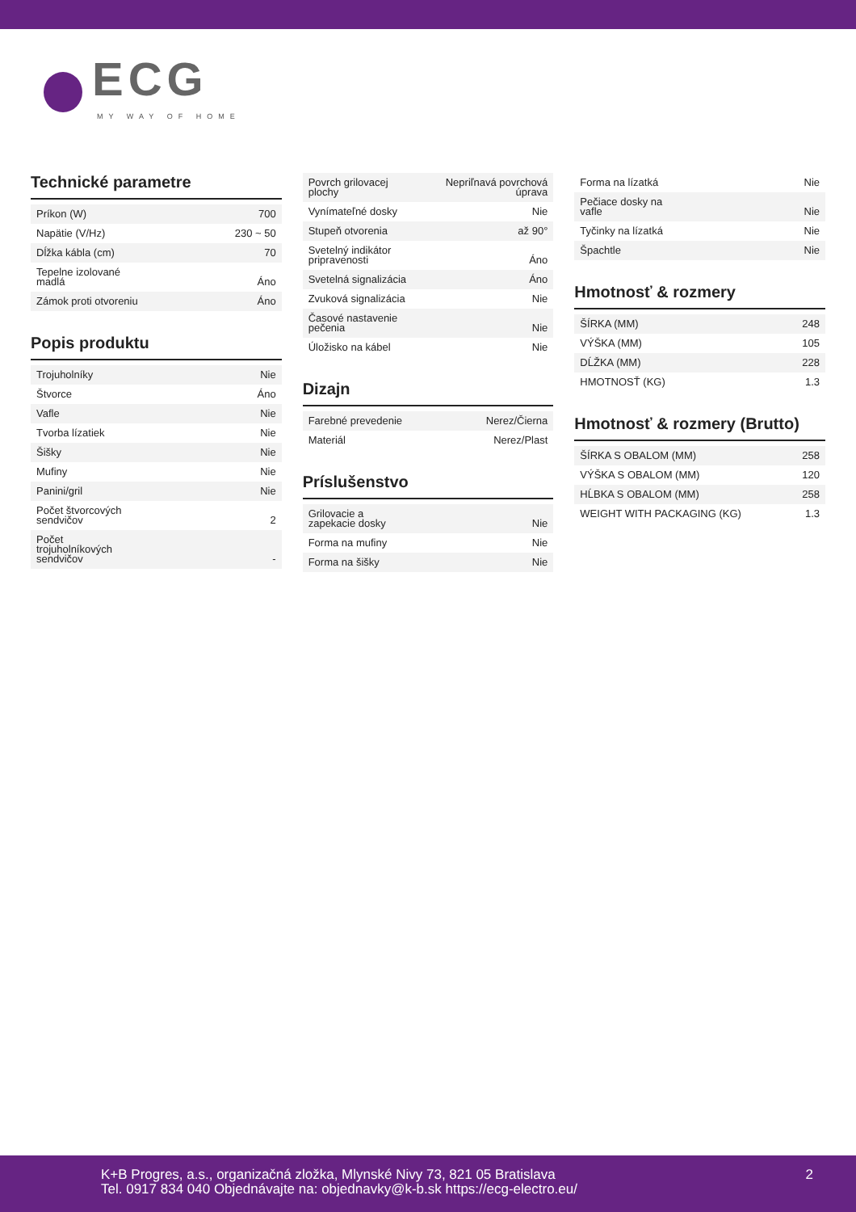ECG
MY WAY OF HOME
Technické parametre
| Príkon (W) | 700 |
| Napätie (V/Hz) | 230 ~ 50 |
| Dĺžka kábla (cm) | 70 |
| Tepelne izolované madlá | Áno |
| Zámok proti otvoreniu | Áno |
Popis produktu
| Trojuholníky | Nie |
| Štvorce | Áno |
| Vafle | Nie |
| Tvorba lízatiek | Nie |
| Šišky | Nie |
| Mufiny | Nie |
| Panini/gril | Nie |
| Počet štvorcových sendvičov | 2 |
| Počet trojuholníkových sendvičov | - |
| Povrch grilovacej plochy | Nepriľnavá povrchová úprava |
| Vynímateľné dosky | Nie |
| Stupeň otvorenia | až 90° |
| Svetelný indikátor pripravenosti | Áno |
| Svetelná signalizácia | Áno |
| Zvuková signalizácia | Nie |
| Časové nastavenie pečenia | Nie |
| Úložisko na kábel | Nie |
Dizajn
| Farebné prevedenie | Nerez/Čierna |
| Materiál | Nerez/Plast |
Príslušenstvo
| Grilovacie a zapekacie dosky | Nie |
| Forma na mufiny | Nie |
| Forma na šišky | Nie |
| Forma na lízatká | Nie |
| Pečiace dosky na vafle | Nie |
| Tyčinky na lízatká | Nie |
| Špachtle | Nie |
Hmotnosť & rozmery
| ŠÍRKA (MM) | 248 |
| VÝŠKA (MM) | 105 |
| DĹŽKA (MM) | 228 |
| HMOTNOSŤ (KG) | 1.3 |
Hmotnosť & rozmery (Brutto)
| ŠÍRKA S OBALOM (MM) | 258 |
| VÝŠKA S OBALOM (MM) | 120 |
| HĹBKA S OBALOM (MM) | 258 |
| WEIGHT WITH PACKAGING (KG) | 1.3 |
K+B Progres, a.s., organizačná zložka, Mlynské Nivy 73, 821 05 Bratislava
Tel. 0917 834 040 Objednávajte na: objednavky@k-b.sk https://ecg-electro.eu/
2